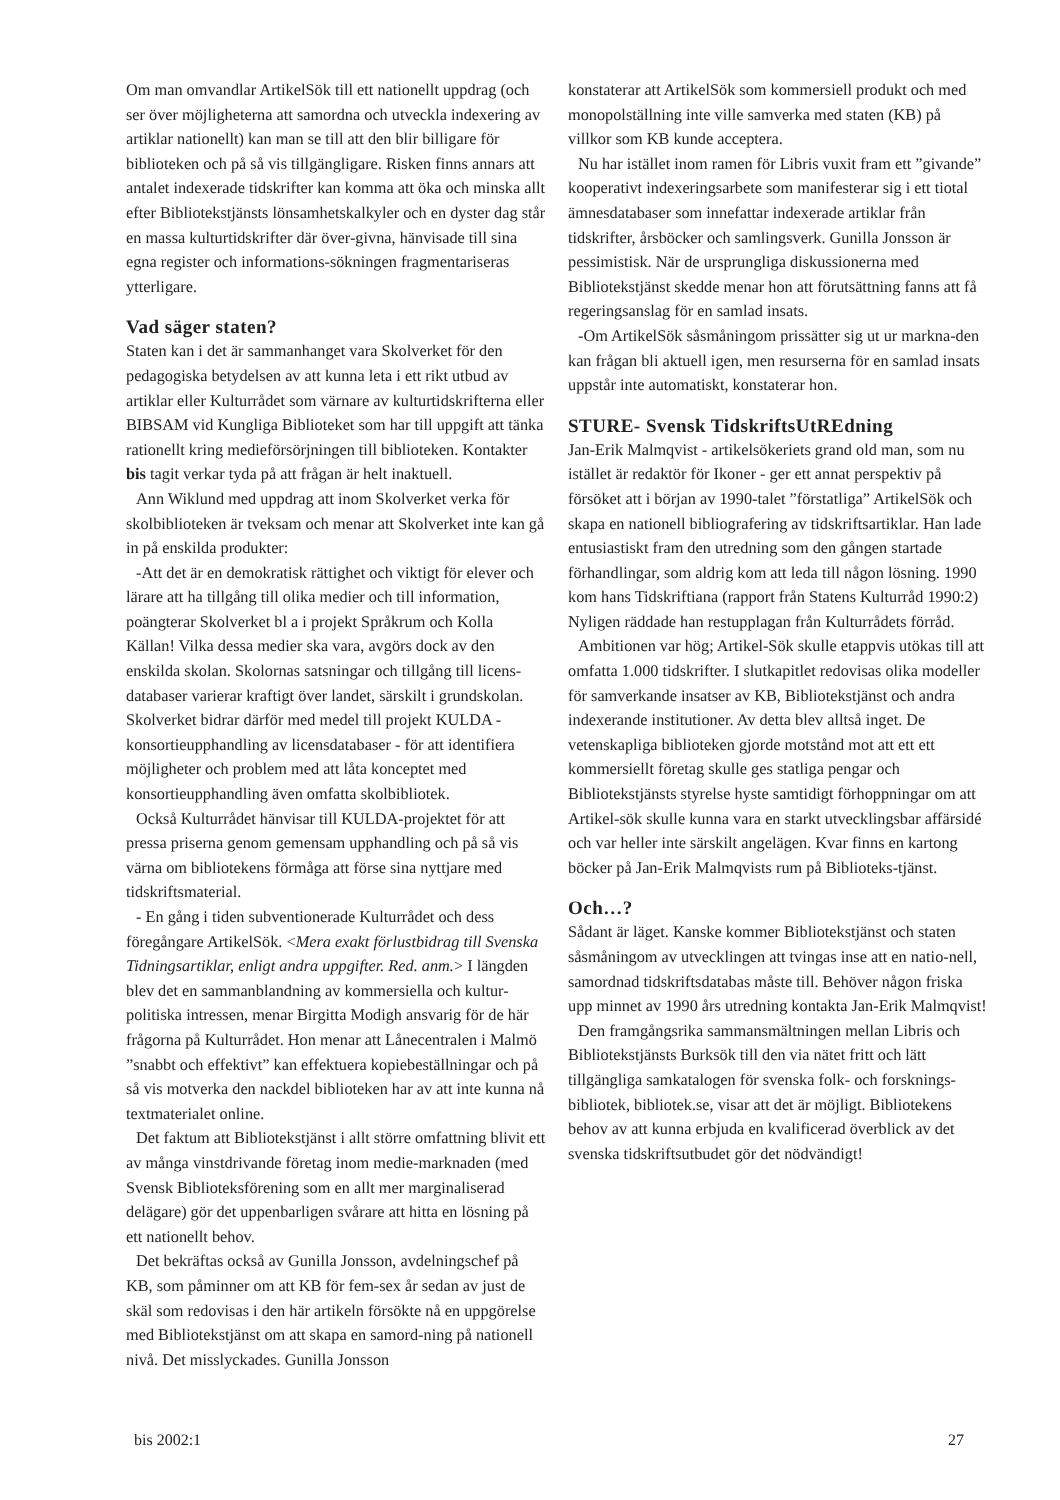Om man omvandlar ArtikelSök till ett nationellt uppdrag (och ser över möjligheterna att samordna och utveckla indexering av artiklar nationellt) kan man se till att den blir billigare för biblioteken och på så vis tillgängligare. Risken finns annars att antalet indexerade tidskrifter kan komma att öka och minska allt efter Bibliotekstjänsts lönsamhetskalkyler och en dyster dag står en massa kulturtidskrifter där över-givna, hänvisade till sina egna register och informations-sökningen fragmentariseras ytterligare.
Vad säger staten?
Staten kan i det är sammanhanget vara Skolverket för den pedagogiska betydelsen av att kunna leta i ett rikt utbud av artiklar eller Kulturrådet som värnare av kulturtidskrifterna eller BIBSAM vid Kungliga Biblioteket som har till uppgift att tänka rationellt kring medieförsörjningen till biblioteken. Kontakter bis tagit verkar tyda på att frågan är helt inaktuell.
Ann Wiklund med uppdrag att inom Skolverket verka för skolbiblioteken är tveksam och menar att Skolverket inte kan gå in på enskilda produkter:
-Att det är en demokratisk rättighet och viktigt för elever och lärare att ha tillgång till olika medier och till information, poängterar Skolverket bl a i projekt Språkrum och Kolla Källan! Vilka dessa medier ska vara, avgörs dock av den enskilda skolan. Skolornas satsningar och tillgång till licens-databaser varierar kraftigt över landet, särskilt i grundskolan. Skolverket bidrar därför med medel till projekt KULDA - konsortieupphandling av licensdatabaser - för att identifiera möjligheter och problem med att låta konceptet med konsortieupphandling även omfatta skolbibliotek.
Också Kulturrådet hänvisar till KULDA-projektet för att pressa priserna genom gemensam upphandling och på så vis värna om bibliotekens förmåga att förse sina nyttjare med tidskriftsmaterial.
- En gång i tiden subventionerade Kulturrådet och dess föregångare ArtikelSök. <Mera exakt förlustbidrag till Svenska Tidningsartiklar, enligt andra uppgifter. Red. anm.> I längden blev det en sammanblandning av kommersiella och kultur-politiska intressen, menar Birgitta Modigh ansvarig för de här frågorna på Kulturrådet. Hon menar att Lånecentralen i Malmö ”snabbt och effektivt” kan effektuera kopiebeställningar och på så vis motverka den nackdel biblioteken har av att inte kunna nå textmaterialet online.
Det faktum att Bibliotekstjänst i allt större omfattning blivit ett av många vinstdrivande företag inom medie-marknaden (med Svensk Biblioteksförening som en allt mer marginaliserad delägare) gör det uppenbarligen svårare att hitta en lösning på ett nationellt behov.
Det bekräftas också av Gunilla Jonsson, avdelningschef på KB, som påminner om att KB för fem-sex år sedan av just de skäl som redovisas i den här artikeln försökte nå en uppgörelse med Bibliotekstjänst om att skapa en samord-ning på nationell nivå. Det misslyckades. Gunilla Jonsson
konstaterar att ArtikelSök som kommersiell produkt och med monopolställning inte ville samverka med staten (KB) på villkor som KB kunde acceptera.
Nu har istället inom ramen för Libris vuxit fram ett ”givande” kooperativt indexeringsarbete som manifesterar sig i ett tiotal ämnesdatabaser som innefattar indexerade artiklar från tidskrifter, årsböcker och samlingsverk. Gunilla Jonsson är pessimistisk. När de ursprungliga diskussionerna med Bibliotekstjänst skedde menar hon att förutsättning fanns att få regeringsanslag för en samlad insats.
-Om ArtikelSök såsmåningom prissätter sig ut ur markna-den kan frågan bli aktuell igen, men resurserna för en samlad insats uppstår inte automatiskt, konstaterar hon.
STURE- Svensk TidskriftsUtREdning
Jan-Erik Malmqvist - artikelsökeriets grand old man, som nu istället är redaktör för Ikoner - ger ett annat perspektiv på försöket att i början av 1990-talet ”förstatliga” ArtikelSök och skapa en nationell bibliografering av tidskriftsartiklar. Han lade entusiastiskt fram den utredning som den gången startade förhandlingar, som aldrig kom att leda till någon lösning. 1990 kom hans Tidskriftiana (rapport från Statens Kulturråd 1990:2) Nyligen räddade han restupplagan från Kulturrådets förråd.
Ambitionen var hög; Artikel-Sök skulle etappvis utökas till att omfatta 1.000 tidskrifter. I slutkapitlet redovisas olika modeller för samverkande insatser av KB, Bibliotekstjänst och andra indexerande institutioner. Av detta blev alltså inget. De vetenskapliga biblioteken gjorde motstånd mot att ett ett kommersiellt företag skulle ges statliga pengar och Bibliotekstjänsts styrelse hyste samtidigt förhoppningar om att Artikel-sök skulle kunna vara en starkt utvecklingsbar affärsidé och var heller inte särskilt angelägen. Kvar finns en kartong böcker på Jan-Erik Malmqvists rum på Biblioteks-tjänst.
Och…?
Sådant är läget. Kanske kommer Bibliotekstjänst och staten såsmåningom av utvecklingen att tvingas inse att en natio-nell, samordnad tidskriftsdatabas måste till. Behöver någon friska upp minnet av 1990 års utredning kontakta Jan-Erik Malmqvist!
Den framgångsrika sammansmältningen mellan Libris och Bibliotekstjänsts Burksök till den via nätet fritt och lätt tillgängliga samkatalogen för svenska folk- och forsknings-bibliotek, bibliotek.se, visar att det är möjligt. Bibliotekens behov av att kunna erbjuda en kvalificerad överblick av det svenska tidskriftsutbudet gör det nödvändigt!
bis 2002:1 27